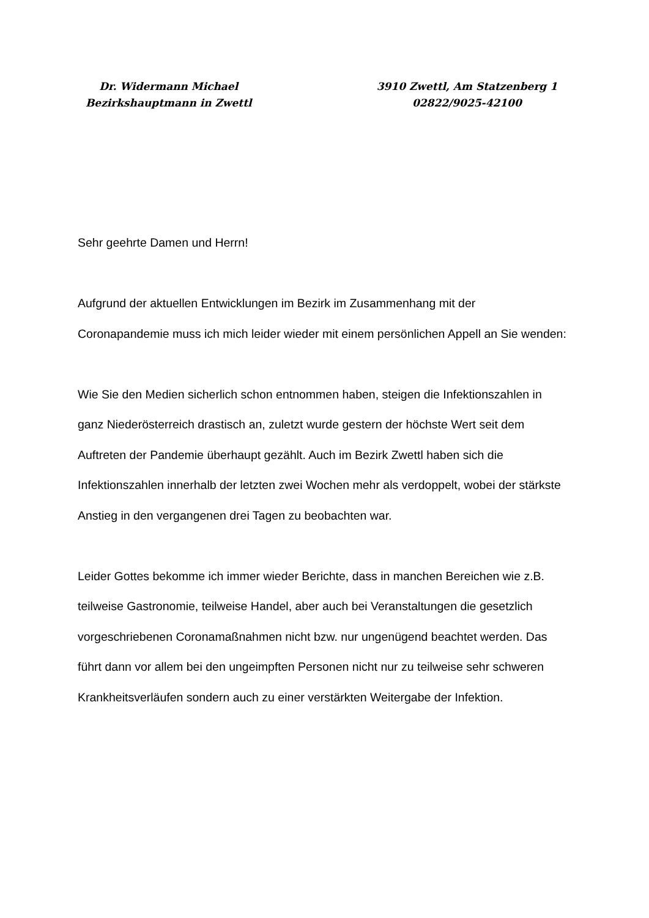Dr. Widermann Michael
Bezirkshauptmann in Zwettl
3910 Zwettl, Am Statzenberg 1
02822/9025-42100
Sehr geehrte Damen und Herrn!
Aufgrund der aktuellen Entwicklungen im Bezirk im Zusammenhang mit der Coronapandemie muss ich mich leider wieder mit einem persönlichen Appell an Sie wenden:
Wie Sie den Medien sicherlich schon entnommen haben, steigen die Infektionszahlen in ganz Niederösterreich drastisch an, zuletzt wurde gestern der höchste Wert seit dem Auftreten der Pandemie überhaupt gezählt. Auch im Bezirk Zwettl haben sich die Infektionszahlen innerhalb der letzten zwei Wochen mehr als verdoppelt, wobei der stärkste Anstieg in den vergangenen drei Tagen zu beobachten war.
Leider Gottes bekomme ich immer wieder Berichte, dass in manchen Bereichen wie z.B. teilweise Gastronomie, teilweise Handel, aber auch bei Veranstaltungen die gesetzlich vorgeschriebenen Coronamaßnahmen nicht bzw. nur ungenügend beachtet werden. Das führt dann vor allem bei den ungeimpften Personen nicht nur zu teilweise sehr schweren Krankheitsverläufen sondern auch zu einer verstärkten Weitergabe der Infektion.